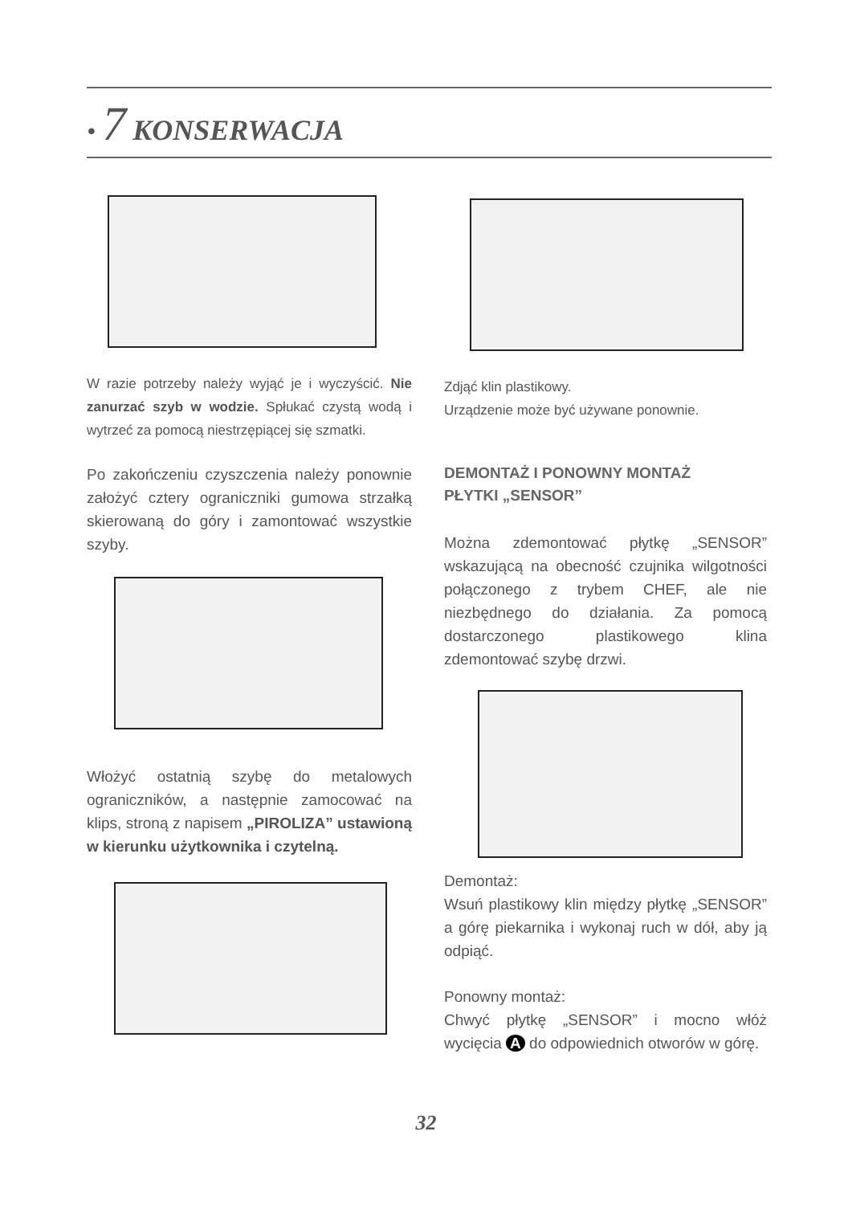• 7 KONSERWACJA
W razie potrzeby należy wyjąć je i wyczyścić. Nie zanurzać szyb w wodzie. Spłukać czystą wodą i wytrzeć za pomocą niestrzępiącej się szmatki.
Po zakończeniu czyszczenia należy ponownie założyć cztery ograniczniki gumowa strzałką skierowaną do góry i zamontować wszystkie szyby.
Włożyć ostatnią szybę do metalowych ograniczników, a następnie zamocować na klips, stroną z napisem „PIROLIZA” ustawioną w kierunku użytkownika i czytelną.
Zdjąć klin plastikowy.
Urządzenie może być używane ponownie.
DEMONTAŻ I PONOWNY MONTAŻ
PŁYTKI „SENSOR”
Można zdemontować płytkę „SENSOR” wskazującą na obecność czujnika wilgotności połączonego z trybem CHEF, ale nie niezbędnego do działania. Za pomocą dostarczonego plastikowego klina zdemontować szybę drzwi.
Demontaż:
Wsuń plastikowy klin między płytkę „SENSOR” a górę piekarnika i wykonaj ruch w dół, aby ją odpiąć.
Ponowny montaż:
Chwyć płytkę „SENSOR” i mocno włóż wycięcia A do odpowiednich otworów w górę.
32